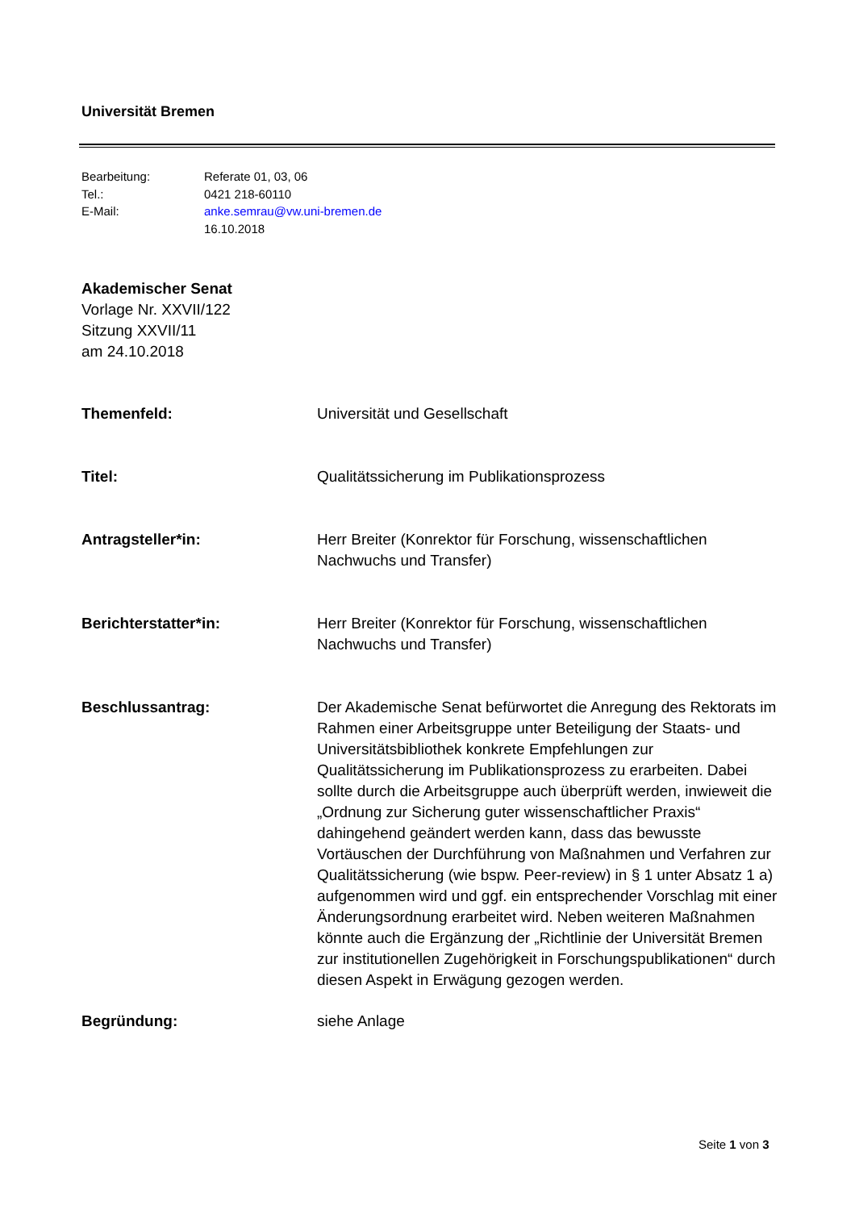Universität Bremen
| Bearbeitung: | Referate 01, 03, 06 |
| Tel.: | 0421 218-60110 |
| E-Mail: | anke.semrau@vw.uni-bremen.de |
| | 16.10.2018 |
Akademischer Senat
Vorlage Nr. XXVII/122
Sitzung XXVII/11
am 24.10.2018
| Themenfeld: | Universität und Gesellschaft |
| Titel: | Qualitätssicherung im Publikationsprozess |
| Antragsteller*in: | Herr Breiter (Konrektor für Forschung, wissenschaftlichen Nachwuchs und Transfer) |
| Berichterstatter*in: | Herr Breiter (Konrektor für Forschung, wissenschaftlichen Nachwuchs und Transfer) |
| Beschlussantrag: | Der Akademische Senat befürwortet die Anregung des Rektorats im Rahmen einer Arbeitsgruppe unter Beteiligung der Staats- und Universitätsbibliothek konkrete Empfehlungen zur Qualitätssicherung im Publikationsprozess zu erarbeiten. Dabei sollte durch die Arbeitsgruppe auch überprüft werden, inwieweit die „Ordnung zur Sicherung guter wissenschaftlicher Praxis“ dahingehend geändert werden kann, dass das bewusste Vortäuschen der Durchführung von Maßnahmen und Verfahren zur Qualitätssicherung (wie bspw. Peer-review) in § 1 unter Absatz 1 a) aufgenommen wird und ggf. ein entsprechender Vorschlag mit einer Änderungsordnung erarbeitet wird. Neben weiteren Maßnahmen könnte auch die Ergänzung der „Richtlinie der Universität Bremen zur institutionellen Zugehörigkeit in Forschungspublikationen“ durch diesen Aspekt in Erwägung gezogen werden. |
| Begründung: | siehe Anlage |
Seite 1 von 3